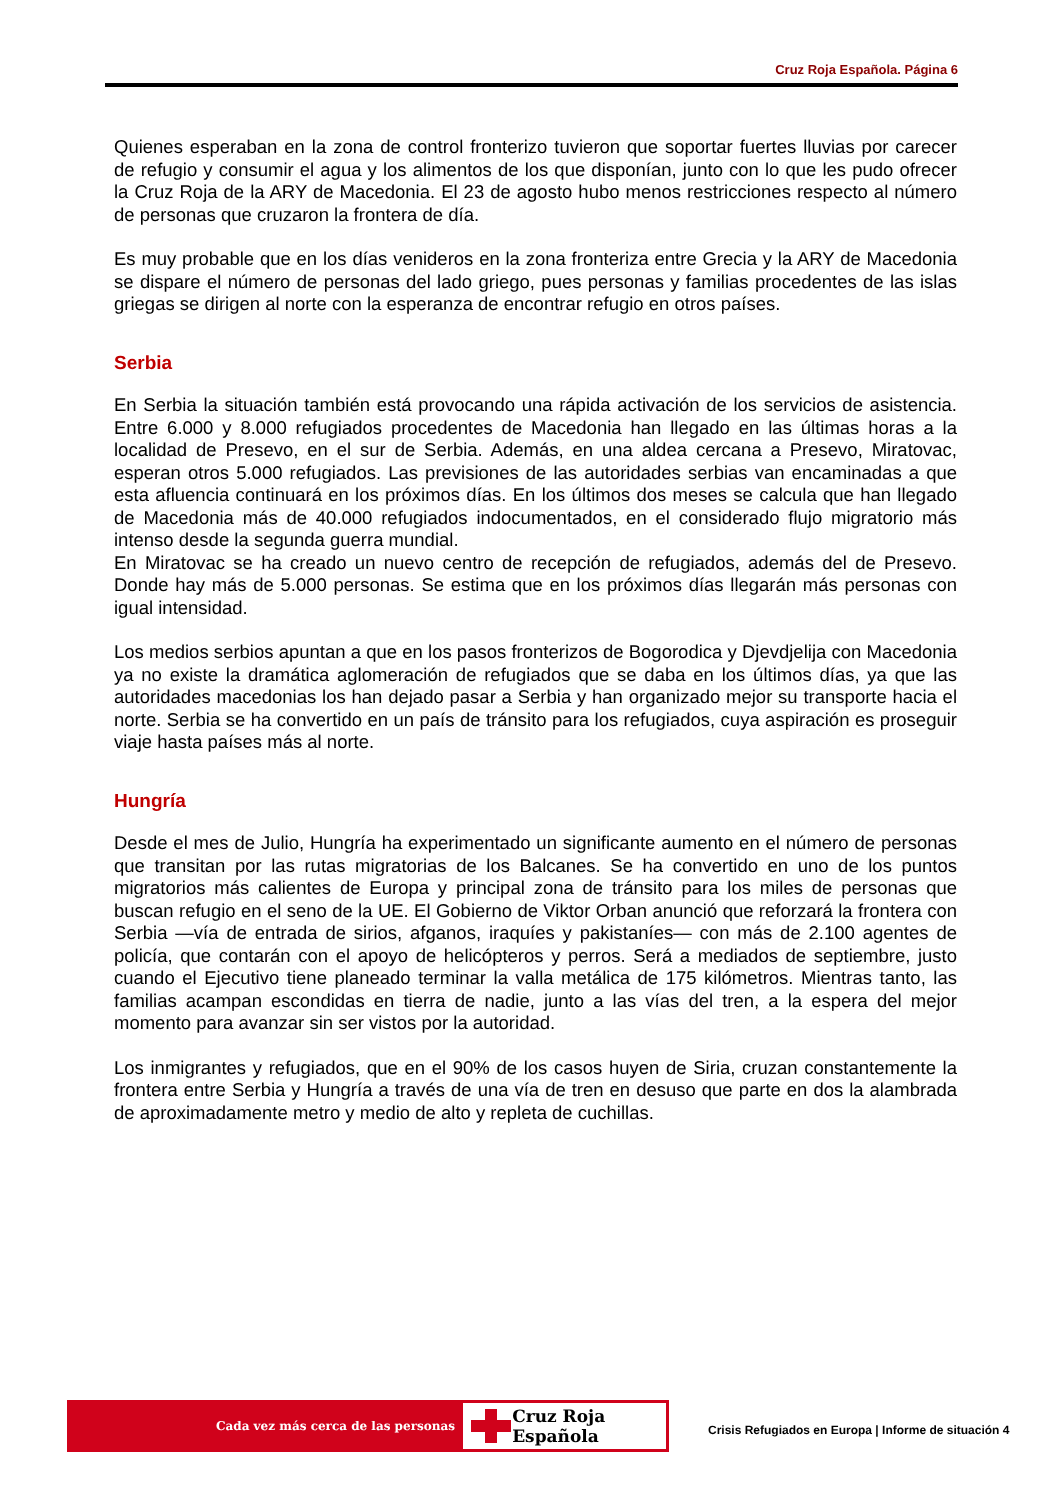Cruz Roja Española. Página 6
Quienes esperaban en la zona de control fronterizo tuvieron que soportar fuertes lluvias por carecer de refugio y consumir el agua y los alimentos de los que disponían, junto con lo que les pudo ofrecer la Cruz Roja de la ARY de Macedonia. El 23 de agosto hubo menos restricciones respecto al número de personas que cruzaron la frontera de día.
Es muy probable que en los días venideros en la zona fronteriza entre Grecia y la ARY de Macedonia se dispare el número de personas del lado griego, pues personas y familias procedentes de las islas griegas se dirigen al norte con la esperanza de encontrar refugio en otros países.
Serbia
En Serbia la situación también está provocando una rápida activación de los servicios de asistencia. Entre 6.000 y 8.000 refugiados procedentes de Macedonia han llegado en las últimas horas a la localidad de Presevo, en el sur de Serbia. Además, en una aldea cercana a Presevo, Miratovac, esperan otros 5.000 refugiados. Las previsiones de las autoridades serbias van encaminadas a que esta afluencia continuará en los próximos días. En los últimos dos meses se calcula que han llegado de Macedonia más de 40.000 refugiados indocumentados, en el considerado flujo migratorio más intenso desde la segunda guerra mundial.
En Miratovac se ha creado un nuevo centro de recepción de refugiados, además del de Presevo. Donde hay más de 5.000 personas. Se estima que en los próximos días llegarán más personas con igual intensidad.
Los medios serbios apuntan a que en los pasos fronterizos de Bogorodica y Djevdjelija con Macedonia ya no existe la dramática aglomeración de refugiados que se daba en los últimos días, ya que las autoridades macedonias los han dejado pasar a Serbia y han organizado mejor su transporte hacia el norte. Serbia se ha convertido en un país de tránsito para los refugiados, cuya aspiración es proseguir viaje hasta países más al norte.
Hungría
Desde el mes de Julio, Hungría ha experimentado un significante aumento en el número de personas que transitan por las rutas migratorias de los Balcanes. Se ha convertido en uno de los puntos migratorios más calientes de Europa y principal zona de tránsito para los miles de personas que buscan refugio en el seno de la UE. El Gobierno de Viktor Orban anunció que reforzará la frontera con Serbia —vía de entrada de sirios, afganos, iraquíes y pakistaníes— con más de 2.100 agentes de policía, que contarán con el apoyo de helicópteros y perros. Será a mediados de septiembre, justo cuando el Ejecutivo tiene planeado terminar la valla metálica de 175 kilómetros. Mientras tanto, las familias acampan escondidas en tierra de nadie, junto a las vías del tren, a la espera del mejor momento para avanzar sin ser vistos por la autoridad.
Los inmigrantes y refugiados, que en el 90% de los casos huyen de Siria, cruzan constantemente la frontera entre Serbia y Hungría a través de una vía de tren en desuso que parte en dos la alambrada de aproximadamente metro y medio de alto y repleta de cuchillas.
Cada vez más cerca de las personas
Cruz Roja Española
Crisis Refugiados en Europa | Informe de situación 4